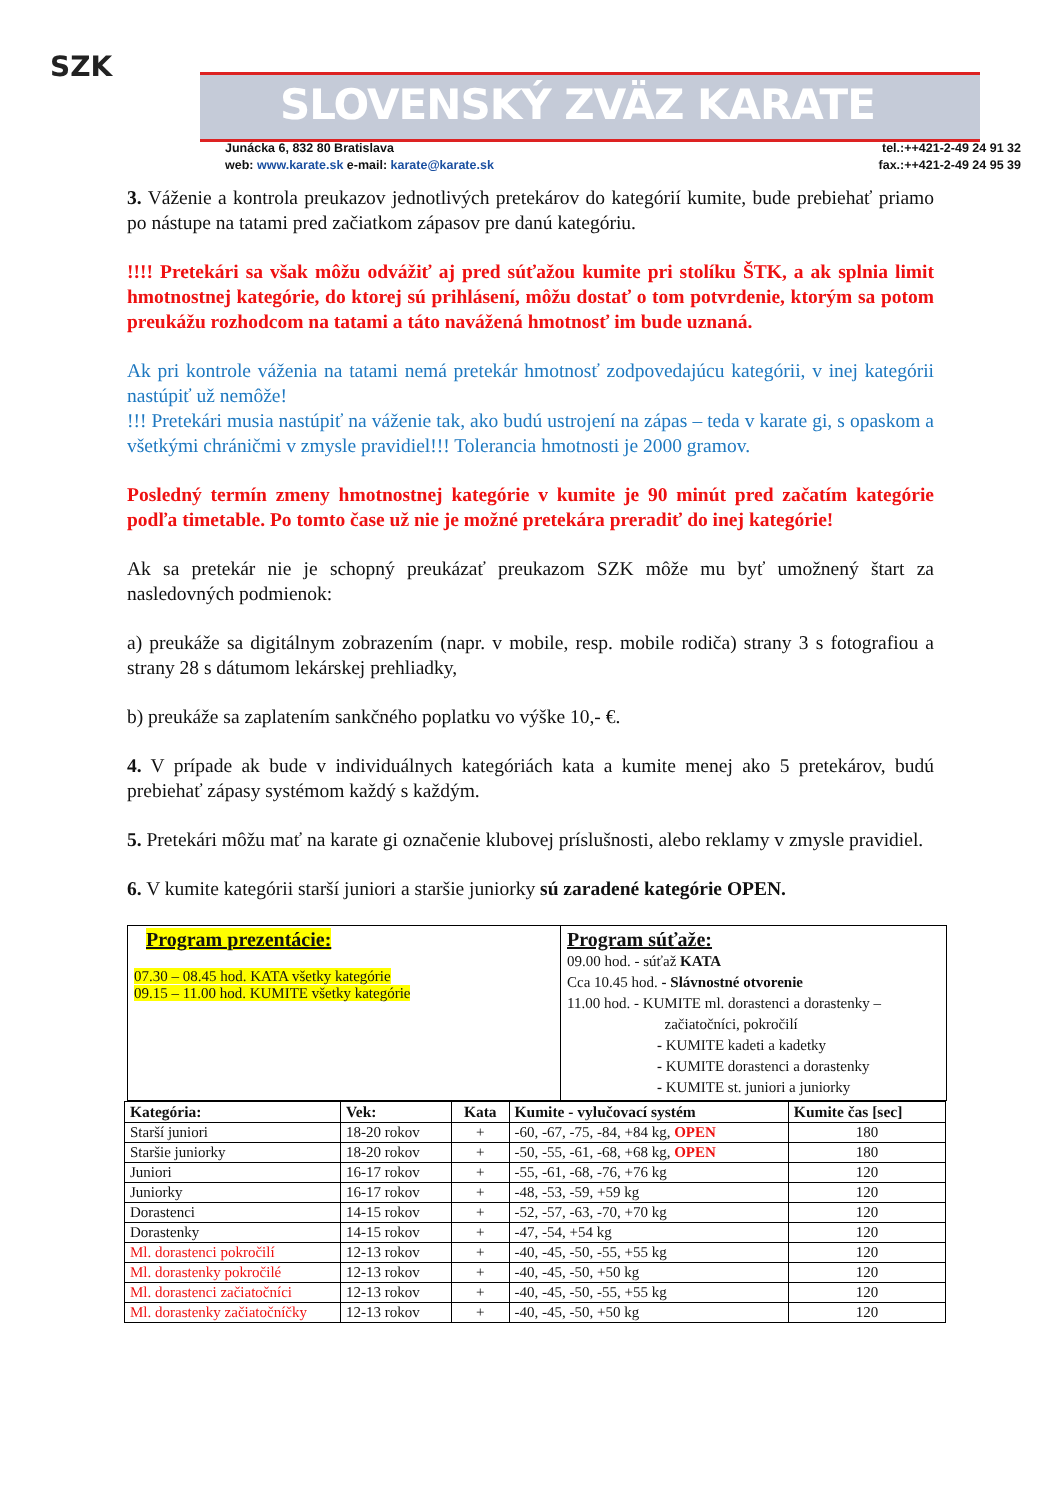SZK
SLOVENSKÝ ZVÄZ KARATE
Junácka 6, 832 80 Bratislava
web: www.karate.sk e-mail: karate@karate.sk
tel.:++421-2-49 24 91 32
fax.:++421-2-49 24 95 39
3. Váženie a kontrola preukazov jednotlivých pretekárov do kategórií kumite, bude prebiehať priamo po nástupe na tatami pred začiatkom zápasov pre danú kategóriu.
!!!! Pretekári sa však môžu odvážiť aj pred súťažou kumite pri stolíku ŠTK, a ak splnia limit hmotnostnej kategórie, do ktorej sú prihlásení, môžu dostať o tom potvrdenie, ktorým sa potom preukážu rozhodcom na tatami a táto navážená hmotnosť im bude uznaná.
Ak pri kontrole váženia na tatami nemá pretekár hmotnosť zodpovedajúcu kategórii, v inej kategórii nastúpiť už nemôže!
!!! Pretekári musia nastúpiť na váženie tak, ako budú ustrojení na zápas – teda v karate gi, s opaskom a všetkými chráničmi v zmysle pravidiel!!! Tolerancia hmotnosti je 2000 gramov.
Posledný termín zmeny hmotnostnej kategórie v kumite je 90 minút pred začatím kategórie podľa timetable. Po tomto čase už nie je možné pretekára preradiť do inej kategórie!
Ak sa pretekár nie je schopný preukázať preukazom SZK môže mu byť umožnený štart za nasledovných podmienok:
a) preukáže sa digitálnym zobrazením (napr. v mobile, resp. mobile rodiča) strany 3 s fotografiou a strany 28 s dátumom lekárskej prehliadky,
b) preukáže sa zaplatením sankčného poplatku vo výške 10,- €.
4. V prípade ak bude v individuálnych kategóriách kata a kumite menej ako 5 pretekárov, budú prebiehať zápasy systémom každý s každým.
5. Pretekári môžu mať na karate gi označenie klubovej príslušnosti, alebo reklamy v zmysle pravidiel.
6. V kumite kategórii starší juniori a staršie juniorky sú zaradené kategórie OPEN.
| Program prezentácie: 07.30 – 08.45 hod. KATA všetky kategórie 09.15 – 11.00 hod. KUMITE všetky kategórie | Program súťaže: 09.00 hod. - súťaž KATA Cca 10.45 hod. - Slávnostné otvorenie 11.00 hod. - KUMITE ml. dorastenci a dorastenky – začiatočníci, pokročilí - KUMITE kadeti a kadetky - KUMITE dorastenci a dorastenky - KUMITE st. juniori a juniorky |
| Kategória: | Vek: | Kata | Kumite - vylučovací systém | Kumite čas [sec] |
| --- | --- | --- | --- | --- |
| Starší juniori | 18-20 rokov | + | -60, -67, -75, -84, +84 kg, OPEN | 180 |
| Staršie juniorky | 18-20 rokov | + | -50, -55, -61, -68, +68 kg, OPEN | 180 |
| Juniori | 16-17 rokov | + | -55, -61, -68, -76, +76 kg | 120 |
| Juniorky | 16-17 rokov | + | -48, -53, -59, +59 kg | 120 |
| Dorastenci | 14-15 rokov | + | -52, -57, -63, -70, +70 kg | 120 |
| Dorastenky | 14-15 rokov | + | -47, -54, +54 kg | 120 |
| Ml. dorastenci pokročilí | 12-13 rokov | + | -40, -45, -50, -55, +55 kg | 120 |
| Ml. dorastenky pokročilé | 12-13 rokov | + | -40, -45, -50, +50 kg | 120 |
| Ml. dorastenci začiatočníci | 12-13 rokov | + | -40, -45, -50, -55, +55 kg | 120 |
| Ml. dorastenky začiatočníčky | 12-13 rokov | + | -40, -45, -50, +50 kg | 120 |